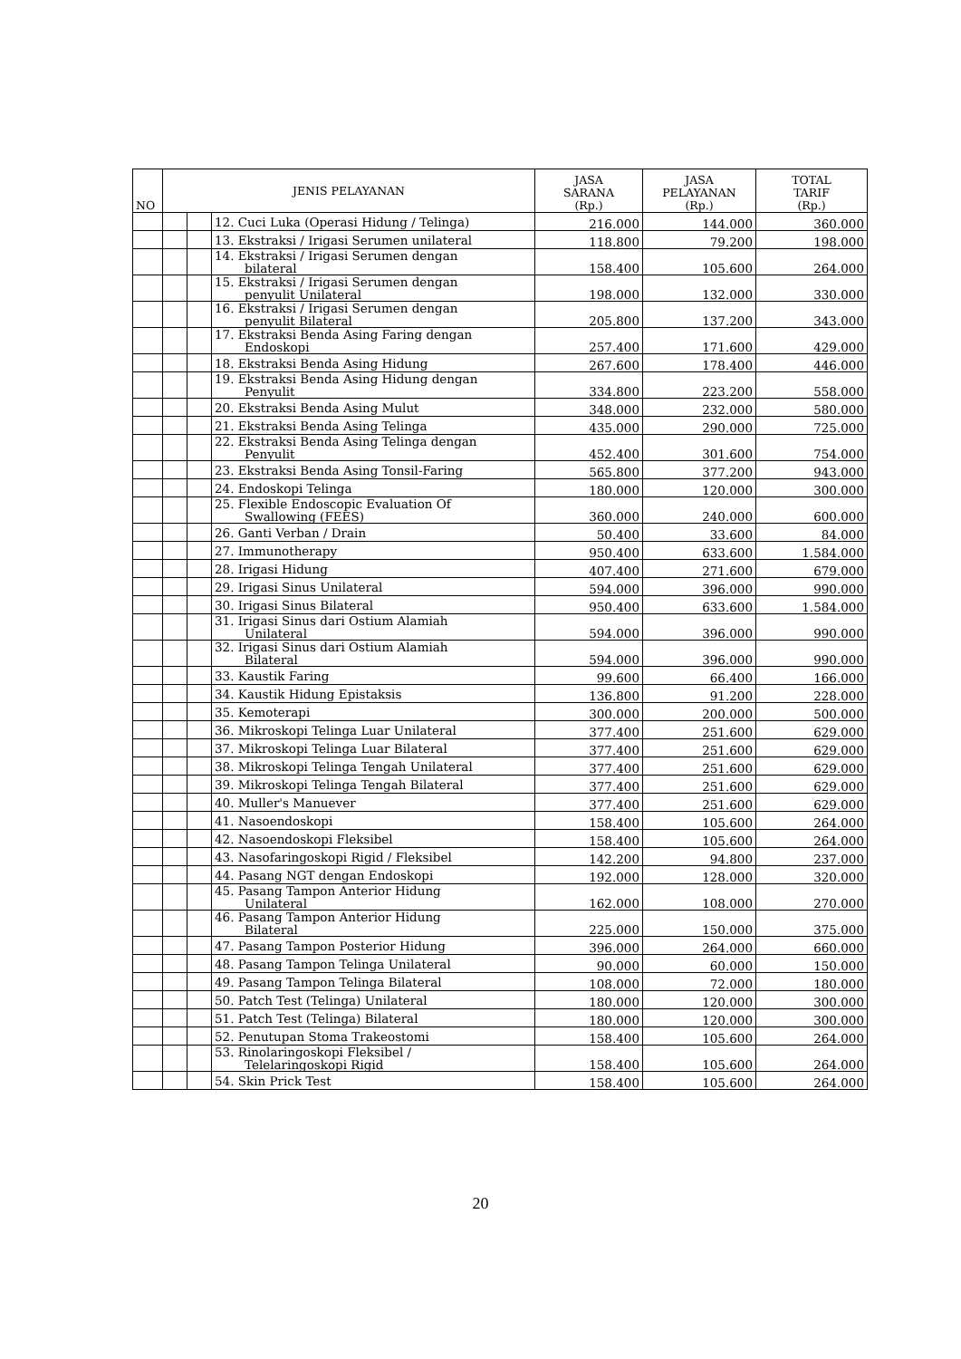| NO | JENIS PELAYANAN | | | JASA SARANA (Rp.) | JASA PELAYANAN (Rp.) | TOTAL TARIF (Rp.) |
| --- | --- | --- | --- | --- | --- | --- |
| | | | 12. Cuci Luka (Operasi Hidung / Telinga) | 216.000 | 144.000 | 360.000 |
| | | | 13. Ekstraksi / Irigasi Serumen unilateral | 118.800 | 79.200 | 198.000 |
| | | | 14. Ekstraksi / Irigasi Serumen dengan bilateral | 158.400 | 105.600 | 264.000 |
| | | | 15. Ekstraksi / Irigasi Serumen dengan penyulit Unilateral | 198.000 | 132.000 | 330.000 |
| | | | 16. Ekstraksi / Irigasi Serumen dengan penyulit Bilateral | 205.800 | 137.200 | 343.000 |
| | | | 17. Ekstraksi Benda Asing Faring dengan Endoskopi | 257.400 | 171.600 | 429.000 |
| | | | 18. Ekstraksi Benda Asing Hidung | 267.600 | 178.400 | 446.000 |
| | | | 19. Ekstraksi Benda Asing Hidung dengan Penyulit | 334.800 | 223.200 | 558.000 |
| | | | 20. Ekstraksi Benda Asing Mulut | 348.000 | 232.000 | 580.000 |
| | | | 21. Ekstraksi Benda Asing Telinga | 435.000 | 290.000 | 725.000 |
| | | | 22. Ekstraksi Benda Asing Telinga dengan Penyulit | 452.400 | 301.600 | 754.000 |
| | | | 23. Ekstraksi Benda Asing Tonsil-Faring | 565.800 | 377.200 | 943.000 |
| | | | 24. Endoskopi Telinga | 180.000 | 120.000 | 300.000 |
| | | | 25. Flexible Endoscopic Evaluation Of Swallowing (FEES) | 360.000 | 240.000 | 600.000 |
| | | | 26. Ganti Verban / Drain | 50.400 | 33.600 | 84.000 |
| | | | 27. Immunotherapy | 950.400 | 633.600 | 1.584.000 |
| | | | 28. Irigasi Hidung | 407.400 | 271.600 | 679.000 |
| | | | 29. Irigasi Sinus Unilateral | 594.000 | 396.000 | 990.000 |
| | | | 30. Irigasi Sinus Bilateral | 950.400 | 633.600 | 1.584.000 |
| | | | 31. Irigasi Sinus dari Ostium Alamiah Unilateral | 594.000 | 396.000 | 990.000 |
| | | | 32. Irigasi Sinus dari Ostium Alamiah Bilateral | 594.000 | 396.000 | 990.000 |
| | | | 33. Kaustik Faring | 99.600 | 66.400 | 166.000 |
| | | | 34. Kaustik Hidung Epistaksis | 136.800 | 91.200 | 228.000 |
| | | | 35. Kemoterapi | 300.000 | 200.000 | 500.000 |
| | | | 36. Mikroskopi Telinga Luar Unilateral | 377.400 | 251.600 | 629.000 |
| | | | 37. Mikroskopi Telinga Luar Bilateral | 377.400 | 251.600 | 629.000 |
| | | | 38. Mikroskopi Telinga Tengah Unilateral | 377.400 | 251.600 | 629.000 |
| | | | 39. Mikroskopi Telinga Tengah Bilateral | 377.400 | 251.600 | 629.000 |
| | | | 40. Muller's Manuever | 377.400 | 251.600 | 629.000 |
| | | | 41. Nasoendoskopi | 158.400 | 105.600 | 264.000 |
| | | | 42. Nasoendoskopi Fleksibel | 158.400 | 105.600 | 264.000 |
| | | | 43. Nasofaringoskopi Rigid / Fleksibel | 142.200 | 94.800 | 237.000 |
| | | | 44. Pasang NGT dengan Endoskopi | 192.000 | 128.000 | 320.000 |
| | | | 45. Pasang Tampon Anterior Hidung Unilateral | 162.000 | 108.000 | 270.000 |
| | | | 46. Pasang Tampon Anterior Hidung Bilateral | 225.000 | 150.000 | 375.000 |
| | | | 47. Pasang Tampon Posterior Hidung | 396.000 | 264.000 | 660.000 |
| | | | 48. Pasang Tampon Telinga Unilateral | 90.000 | 60.000 | 150.000 |
| | | | 49. Pasang Tampon Telinga Bilateral | 108.000 | 72.000 | 180.000 |
| | | | 50. Patch Test (Telinga) Unilateral | 180.000 | 120.000 | 300.000 |
| | | | 51. Patch Test (Telinga) Bilateral | 180.000 | 120.000 | 300.000 |
| | | | 52. Penutupan Stoma Trakeostomi | 158.400 | 105.600 | 264.000 |
| | | | 53. Rinolaringoskopi Fleksibel / Telelaringoskopi Rigid | 158.400 | 105.600 | 264.000 |
| | | | 54. Skin Prick Test | 158.400 | 105.600 | 264.000 |
20